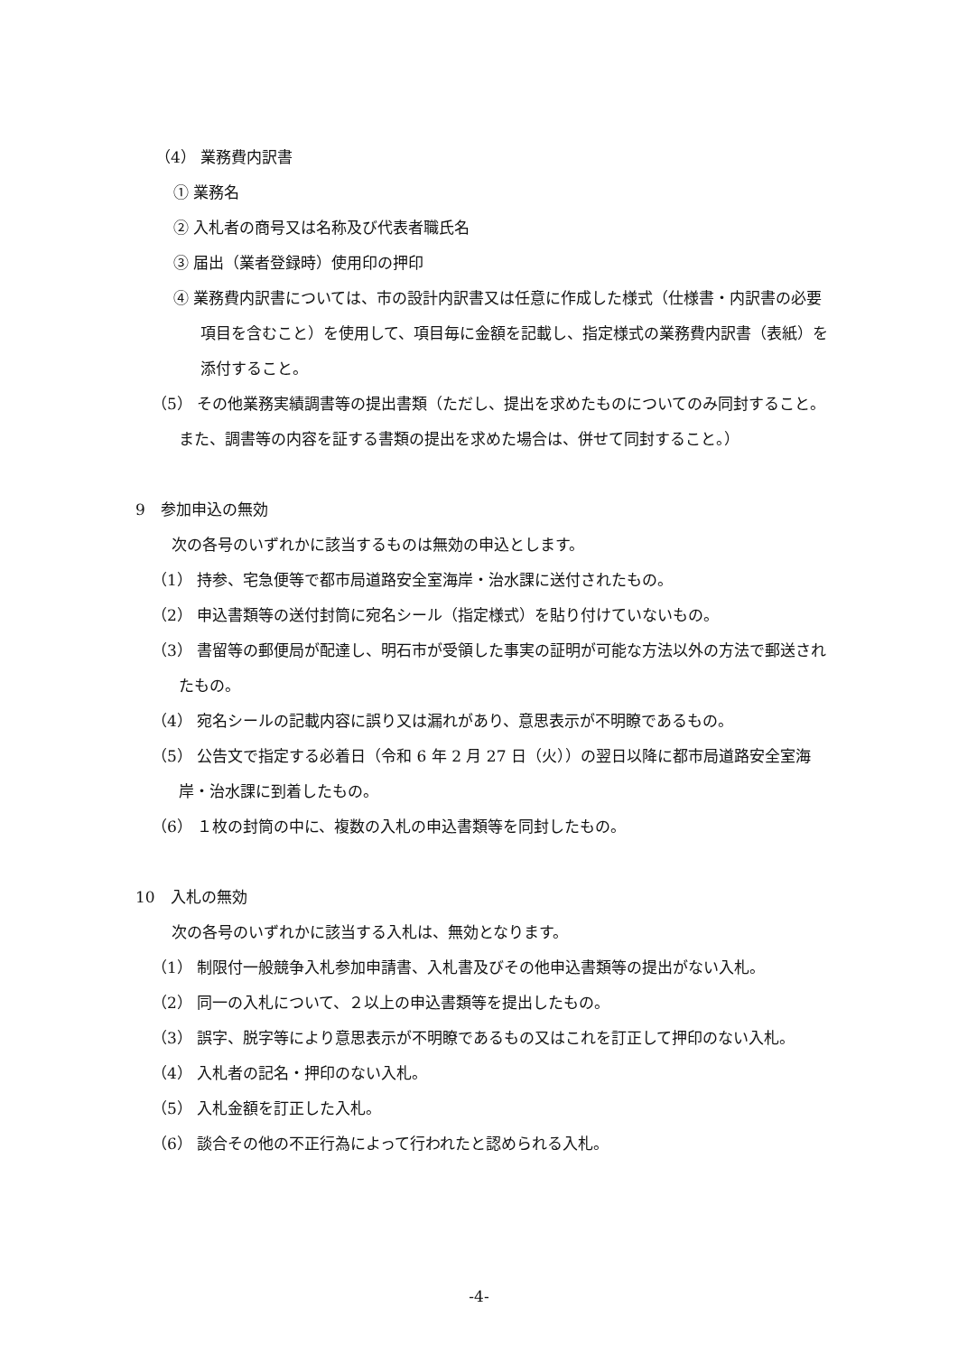（4） 業務費内訳書
① 業務名
② 入札者の商号又は名称及び代表者職氏名
③ 届出（業者登録時）使用印の押印
④ 業務費内訳書については、市の設計内訳書又は任意に作成した様式（仕様書・内訳書の必要項目を含むこと）を使用して、項目毎に金額を記載し、指定様式の業務費内訳書（表紙）を添付すること。
（5） その他業務実績調書等の提出書類（ただし、提出を求めたものについてのみ同封すること。また、調書等の内容を証する書類の提出を求めた場合は、併せて同封すること。）
9　参加申込の無効
次の各号のいずれかに該当するものは無効の申込とします。
（1） 持参、宅急便等で都市局道路安全室海岸・治水課に送付されたもの。
（2） 申込書類等の送付封筒に宛名シール（指定様式）を貼り付けていないもの。
（3） 書留等の郵便局が配達し、明石市が受領した事実の証明が可能な方法以外の方法で郵送されたもの。
（4） 宛名シールの記載内容に誤り又は漏れがあり、意思表示が不明瞭であるもの。
（5） 公告文で指定する必着日（令和 6 年 2 月 27 日（火））の翌日以降に都市局道路安全室海岸・治水課に到着したもの。
（6） １枚の封筒の中に、複数の入札の申込書類等を同封したもの。
10　入札の無効
次の各号のいずれかに該当する入札は、無効となります。
（1） 制限付一般競争入札参加申請書、入札書及びその他申込書類等の提出がない入札。
（2） 同一の入札について、２以上の申込書類等を提出したもの。
（3） 誤字、脱字等により意思表示が不明瞭であるもの又はこれを訂正して押印のない入札。
（4） 入札者の記名・押印のない入札。
（5） 入札金額を訂正した入札。
（6） 談合その他の不正行為によって行われたと認められる入札。
-4-